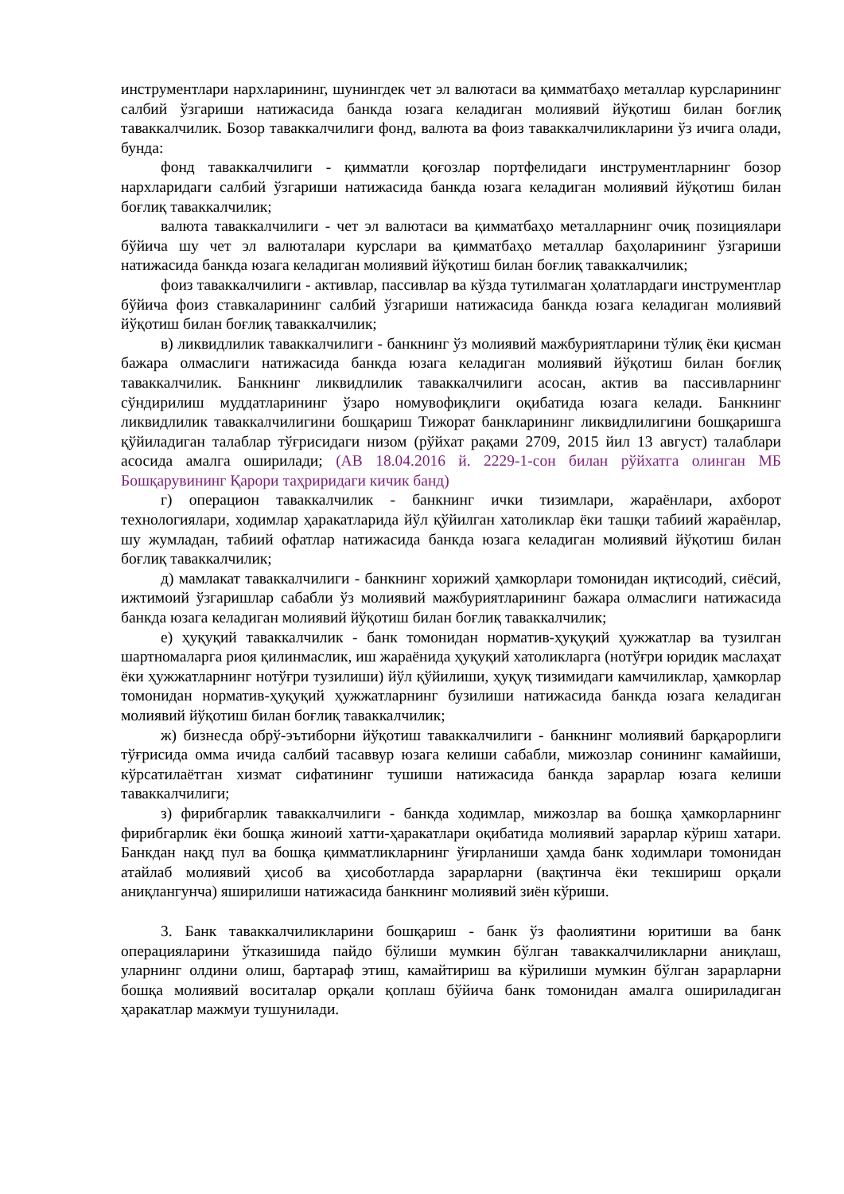инструментлари нархларининг, шунингдек чет эл валютаси ва қимматбаҳо металлар курсларининг салбий ўзгариши натижасида банкда юзага келадиган молиявий йўқотиш билан боғлиқ таваккалчилик. Бозор таваккалчилиги фонд, валюта ва фоиз таваккалчиликларини ўз ичига олади, бунда:
фонд таваккалчилиги - қимматли қоғозлар портфелидаги инструментларнинг бозор нархларидаги салбий ўзгариши натижасида банкда юзага келадиган молиявий йўқотиш билан боғлиқ таваккалчилик;
валюта таваккалчилиги - чет эл валютаси ва қимматбаҳо металларнинг очиқ позициялари бўйича шу чет эл валюталари курслари ва қимматбаҳо металлар баҳоларининг ўзгариши натижасида банкда юзага келадиган молиявий йўқотиш билан боғлиқ таваккалчилик;
фоиз таваккалчилиги - активлар, пассивлар ва кўзда тутилмаган ҳолатлардаги инструментлар бўйича фоиз ставкаларининг салбий ўзгариши натижасида банкда юзага келадиган молиявий йўқотиш билан боғлиқ таваккалчилик;
в) ликвидлилик таваккалчилиги - банкнинг ўз молиявий мажбуриятларини тўлиқ ёки қисман бажара олмаслиги натижасида банкда юзага келадиган молиявий йўқотиш билан боғлиқ таваккалчилик. Банкнинг ликвидлилик таваккалчилиги асосан, актив ва пассивларнинг сўндирилиш муддатларининг ўзаро номувофиқлиги оқибатида юзага келади. Банкнинг ликвидлилик таваккалчилигини бошқариш Тижорат банкларининг ликвидлилигини бошқаришга қўйиладиган талаблар тўғрисидаги низом (рўйхат рақами 2709, 2015 йил 13 август) талаблари асосида амалга оширилади; (АВ 18.04.2016 й. 2229-1-сон билан рўйхатга олинган МБ Бошқарувининг Қарори таҳриридаги кичик банд)
г) операцион таваккалчилик - банкнинг ички тизимлари, жараёнлари, ахборот технологиялари, ходимлар ҳаракатларида йўл қўйилган хатоликлар ёки ташқи табиий жараёнлар, шу жумладан, табиий офатлар натижасида банкда юзага келадиган молиявий йўқотиш билан боғлиқ таваккалчилик;
д) мамлакат таваккалчилиги - банкнинг хорижий ҳамкорлари томонидан иқтисодий, сиёсий, ижтимоий ўзгаришлар сабабли ўз молиявий мажбуриятларининг бажара олмаслиги натижасида банкда юзага келадиган молиявий йўқотиш билан боғлиқ таваккалчилик;
е) ҳуқуқий таваккалчилик - банк томонидан норматив-ҳуқуқий ҳужжатлар ва тузилган шартномаларга риоя қилинмаслик, иш жараёнида ҳуқуқий хатоликларга (нотўғри юридик маслаҳат ёки ҳужжатларнинг нотўғри тузилиши) йўл қўйилиши, ҳуқуқ тизимидаги камчиликлар, ҳамкорлар томонидан норматив-ҳуқуқий ҳужжатларнинг бузилиши натижасида банкда юзага келадиган молиявий йўқотиш билан боғлиқ таваккалчилик;
ж) бизнесда обрў-эътиборни йўқотиш таваккалчилиги - банкнинг молиявий барқарорлиги тўғрисида омма ичида салбий тасаввур юзага келиши сабабли, мижозлар сонининг камайиши, кўрсатилаётган хизмат сифатининг тушиши натижасида банкда зарарлар юзага келиши таваккалчилиги;
з) фирибгарлик таваккалчилиги - банкда ходимлар, мижозлар ва бошқа ҳамкорларнинг фирибгарлик ёки бошқа жиноий хатти-ҳаракатлари оқибатида молиявий зарарлар кўриш хатари. Банкдан нақд пул ва бошқа қимматликларнинг ўғирланиши ҳамда банк ходимлари томонидан атайлаб молиявий ҳисоб ва ҳисоботларда зарарларни (вақтинча ёки текшириш орқали аниқлангунча) яширилиши натижасида банкнинг молиявий зиён кўриши.
3. Банк таваккалчиликларини бошқариш - банк ўз фаолиятини юритиши ва банк операцияларини ўтказишида пайдо бўлиши мумкин бўлган таваккалчиликларни аниқлаш, уларнинг олдини олиш, бартараф этиш, камайтириш ва кўрилиши мумкин бўлган зарарларни бошқа молиявий воситалар орқали қоплаш бўйича банк томонидан амалга ошириладиган ҳаракатлар мажмуи тушунилади.